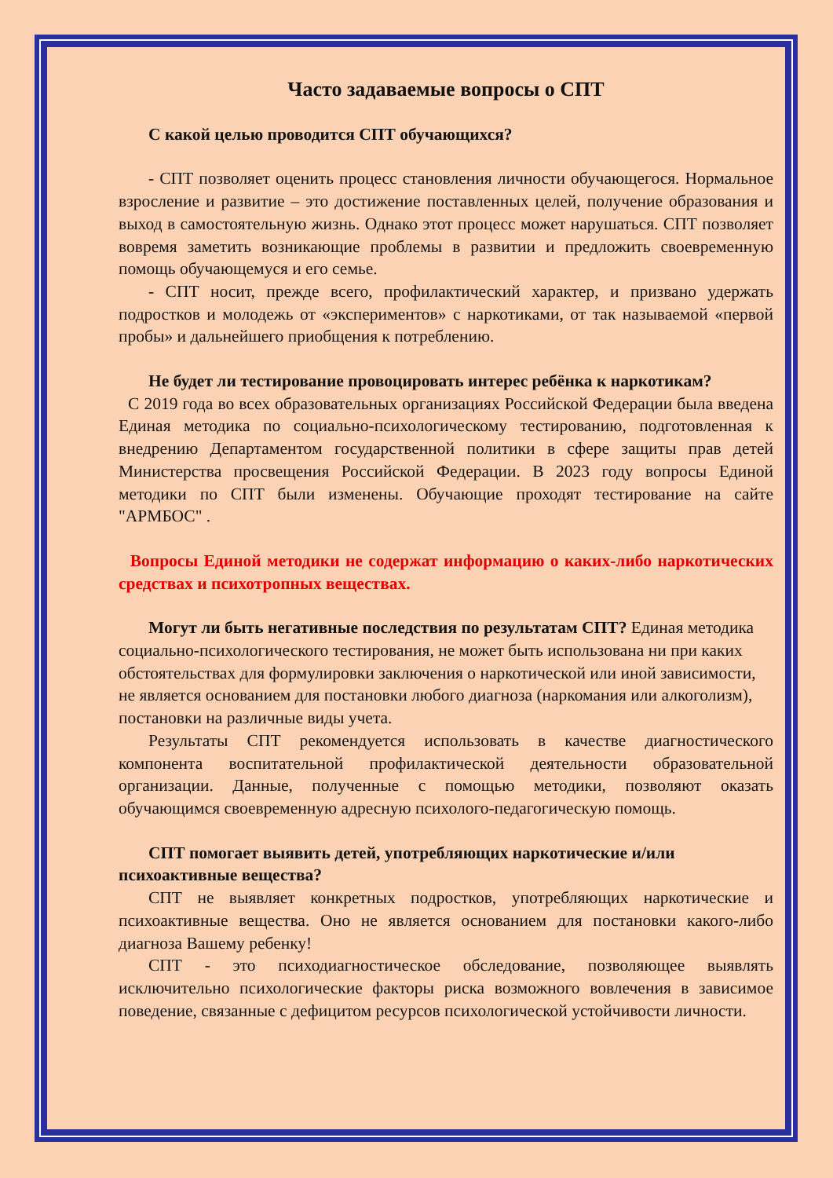Часто задаваемые вопросы о СПТ
С какой целью проводится СПТ обучающихся?
- СПТ позволяет оценить процесс становления личности обучающегося. Нормальное взросление и развитие – это достижение поставленных целей, получение образования и выход в самостоятельную жизнь. Однако этот процесс может нарушаться. СПТ позволяет вовремя заметить возникающие проблемы в развитии и предложить своевременную помощь обучающемуся и его семье.
- СПТ носит, прежде всего, профилактический характер, и призвано удержать подростков и молодежь от «экспериментов» с наркотиками, от так называемой «первой пробы» и дальнейшего приобщения к потреблению.
Не будет ли тестирование провоцировать интерес ребёнка к наркотикам?
С 2019 года во всех образовательных организациях Российской Федерации была введена Единая методика по социально-психологическому тестированию, подготовленная к внедрению Департаментом государственной политики в сфере защиты прав детей Министерства просвещения Российской Федерации. В 2023 году вопросы Единой методики по СПТ были изменены. Обучающие проходят тестирование на сайте "АРМБОС" .
Вопросы Единой методики не содержат информацию о каких-либо наркотических средствах и психотропных веществах.
Могут ли быть негативные последствия по результатам СПТ? Единая методика социально-психологического тестирования, не может быть использована ни при каких обстоятельствах для формулировки заключения о наркотической или иной зависимости, не является основанием для постановки любого диагноза (наркомания или алкоголизм), постановки на различные виды учета.
Результаты СПТ рекомендуется использовать в качестве диагностического компонента воспитательной профилактической деятельности образовательной организации. Данные, полученные с помощью методики, позволяют оказать обучающимся своевременную адресную психолого-педагогическую помощь.
СПТ помогает выявить детей, употребляющих наркотические и/или психоактивные вещества?
СПТ не выявляет конкретных подростков, употребляющих наркотические и психоактивные вещества. Оно не является основанием для постановки какого-либо диагноза Вашему ребенку!
СПТ - это психодиагностическое обследование, позволяющее выявлять исключительно психологические факторы риска возможного вовлечения в зависимое поведение, связанные с дефицитом ресурсов психологической устойчивости личности.